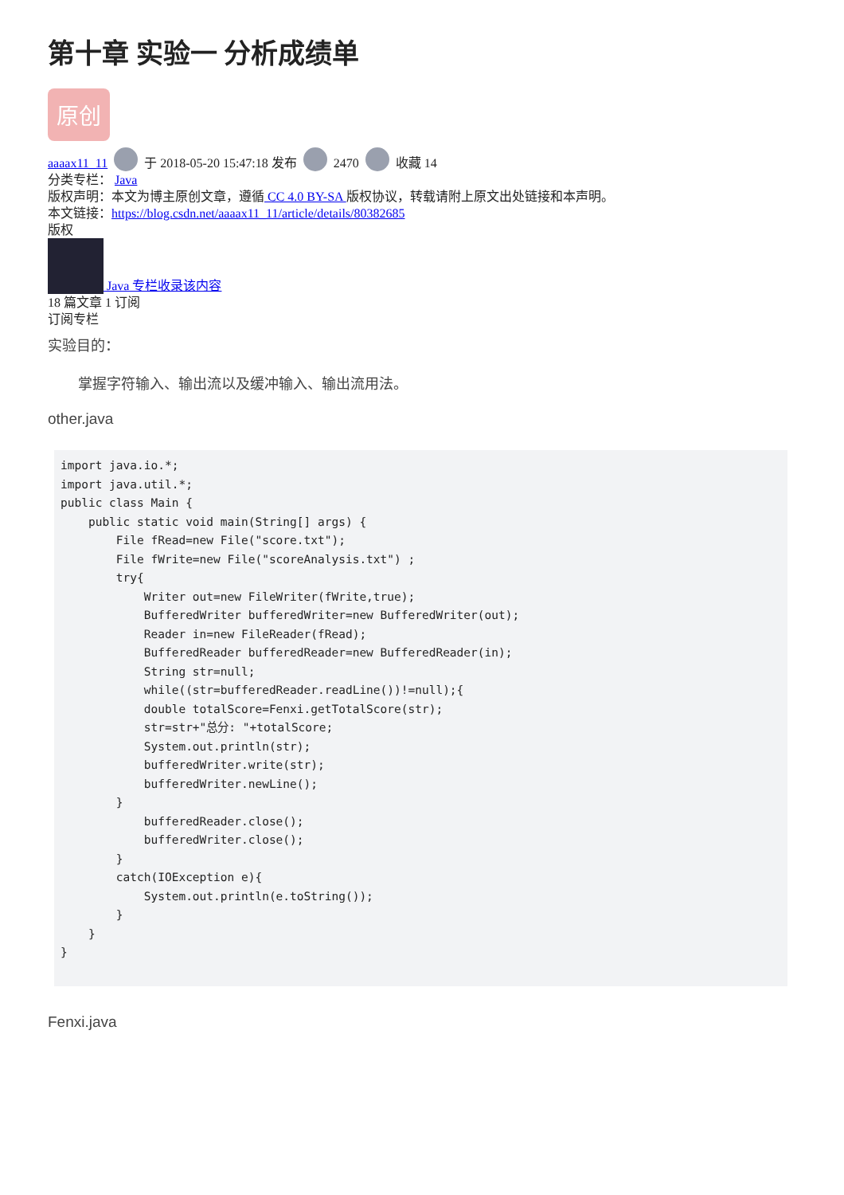第十章 实验一 分析成绩单
原创
aaaax11_11 于 2018-05-20 15:47:18 发布 2470 收藏 14
分类专栏： Java
版权声明：本文为博主原创文章，遵循 CC 4.0 BY-SA 版权协议，转载请附上原文出处链接和本声明。
本文链接：https://blog.csdn.net/aaaax11_11/article/details/80382685
版权
Java 专栏收录该内容
18 篇文章 1 订阅
订阅专栏
实验目的：
掌握字符输入、输出流以及缓冲输入、输出流用法。
other.java
import java.io.*;
import java.util.*;
public class Main {
    public static void main(String[] args) {
        File fRead=new File("score.txt");
        File fWrite=new File("scoreAnalysis.txt") ;
        try{
            Writer out=new FileWriter(fWrite,true);
            BufferedWriter bufferedWriter=new BufferedWriter(out);
            Reader in=new FileReader(fRead);
            BufferedReader bufferedReader=new BufferedReader(in);
            String str=null;
            while((str=bufferedReader.readLine())!=null);{
            double totalScore=Fenxi.getTotalScore(str);
            str=str+"总分: "+totalScore;
            System.out.println(str);
            bufferedWriter.write(str);
            bufferedWriter.newLine();
        }
            bufferedReader.close();
            bufferedWriter.close();
        }
        catch(IOException e){
            System.out.println(e.toString());
        }
    }
}
Fenxi.java